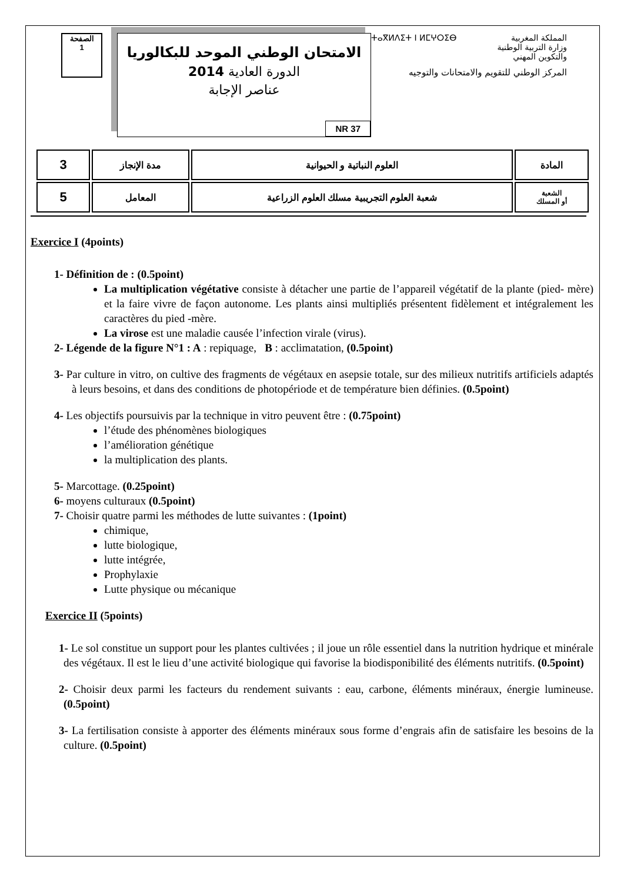الصفحة
1
الامتحان الوطني الموحد للبكالوريا
الدورة العادية 2014
عناصر الإجابة
NR 37
ⵜⴰⴳⵍⴷⵉⵜ ⵏ ⵍⵎⵖⵔⵉⴱ المملكة المغربية
وزارة التربية الوطنية
والتكوين المهني
المركز الوطني للتقويم والامتحانات والتوجيه
| المادة | العلوم النباتية و الحيوانية | مدة الإنجاز | 3 |
| الشعبة أو المسلك | شعبة العلوم التجريبية مسلك العلوم الزراعية | المعامل | 5 |
Exercice I (4points)
1- Définition de : (0.5point)
La multiplication végétative consiste à détacher une partie de l’appareil végétatif de la plante (pied- mère) et la faire vivre de façon autonome. Les plants ainsi multipliés présentent fidèlement et intégralement les caractères du pied -mère.
La virose est une maladie causée l’infection virale (virus).
2- Légende de la figure N°1 : A : repiquage, B : acclimatation, (0.5point)
3- Par culture in vitro, on cultive des fragments de végétaux en asepsie totale, sur des milieux nutritifs artificiels adaptés à leurs besoins, et dans des conditions de photopériode et de température bien définies. (0.5point)
4- Les objectifs poursuivis par la technique in vitro peuvent être : (0.75point)
l’étude des phénomènes biologiques
l’amélioration génétique
la multiplication des plants.
5- Marcottage. (0.25point)
6- moyens culturaux (0.5point)
7- Choisir quatre parmi les méthodes de lutte suivantes : (1point)
chimique,
lutte biologique,
lutte intégrée,
Prophylaxie
Lutte physique ou mécanique
Exercice II (5points)
1- Le sol constitue un support pour les plantes cultivées ; il joue un rôle essentiel dans la nutrition hydrique et minérale des végétaux. Il est le lieu d’une activité biologique qui favorise la biodisponibilité des éléments nutritifs. (0.5point)
2- Choisir deux parmi les facteurs du rendement suivants : eau, carbone, éléments minéraux, énergie lumineuse. (0.5point)
3- La fertilisation consiste à apporter des éléments minéraux sous forme d’engrais afin de satisfaire les besoins de la culture. (0.5point)